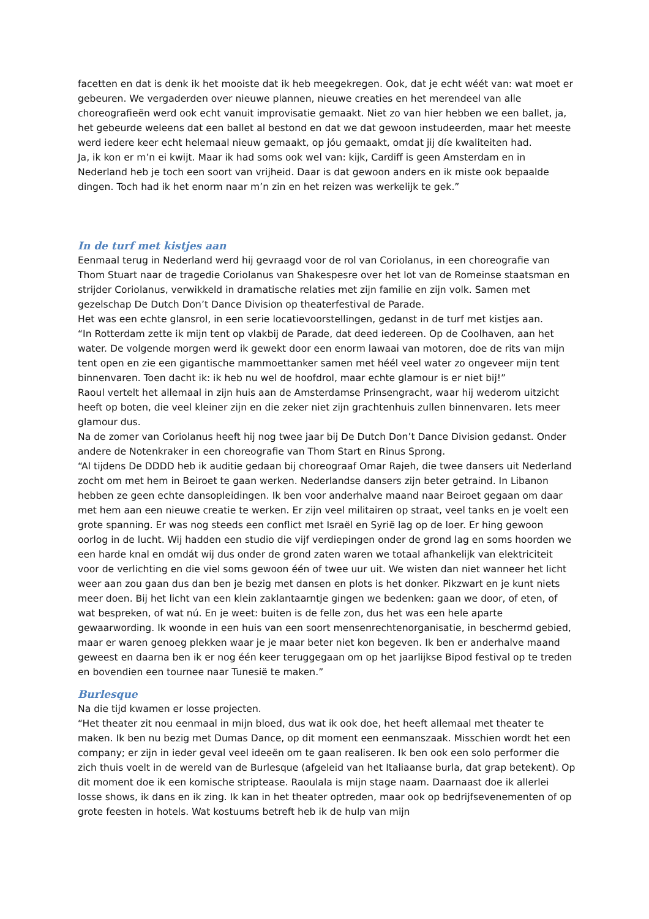facetten en dat is denk ik het mooiste dat ik heb meegekregen. Ook, dat je echt wéét van: wat moet er gebeuren. We vergaderden over nieuwe plannen, nieuwe creaties en het merendeel van alle choreografieën werd ook echt vanuit improvisatie gemaakt. Niet zo van hier hebben we een ballet, ja, het gebeurde weleens dat een ballet al bestond en dat we dat gewoon instudeerden, maar het meeste werd iedere keer echt helemaal nieuw gemaakt, op jóu gemaakt, omdat jij díe kwaliteiten had.
Ja, ik kon er m’n ei kwijt. Maar ik had soms ook wel van: kijk, Cardiff is geen Amsterdam en in Nederland heb je toch een soort van vrijheid. Daar is dat gewoon anders en ik miste ook bepaalde dingen. Toch had ik het enorm naar m’n zin en het reizen was werkelijk te gek.”
In de turf met kistjes aan
Eenmaal terug in Nederland werd hij gevraagd voor de rol van Coriolanus, in een choreografie van Thom Stuart naar de tragedie Coriolanus van Shakespesre over het lot van de Romeinse staatsman en strijder Coriolanus, verwikkeld in dramatische relaties met zijn familie en zijn volk. Samen met gezelschap De Dutch Don’t Dance Division op theaterfestival de Parade.
Het was een echte glansrol, in een serie locatievoorstellingen, gedanst in de turf met kistjes aan.
“In Rotterdam zette ik mijn tent op vlakbij de Parade, dat deed iedereen. Op de Coolhaven, aan het water. De volgende morgen werd ik gewekt door een enorm lawaai van motoren, doe de rits van mijn tent open en zie een gigantische mammoettanker samen met héél veel water zo ongeveer mijn tent binnenvaren. Toen dacht ik: ik heb nu wel de hoofdrol, maar echte glamour is er niet bij!”
Raoul vertelt het allemaal in zijn huis aan de Amsterdamse Prinsengracht, waar hij wederom uitzicht heeft op boten, die veel kleiner zijn en die zeker niet zijn grachtenhuis zullen binnenvaren. Iets meer glamour dus.
Na de zomer van Coriolanus heeft hij nog twee jaar bij De Dutch Don’t Dance Division gedanst. Onder andere de Notenkraker in een choreografie van Thom Start en Rinus Sprong.
“Al tijdens De DDDD heb ik auditie gedaan bij choreograaf Omar Rajeh, die twee dansers uit Nederland zocht om met hem in Beiroet te gaan werken. Nederlandse dansers zijn beter getraind. In Libanon hebben ze geen echte dansopleidingen. Ik ben voor anderhalve maand naar Beiroet gegaan om daar met hem aan een nieuwe creatie te werken. Er zijn veel militairen op straat, veel tanks en je voelt een grote spanning. Er was nog steeds een conflict met Israël en Syrië lag op de loer. Er hing gewoon oorlog in de lucht. Wij hadden een studio die vijf verdiepingen onder de grond lag en soms hoorden we een harde knal en omdát wij dus onder de grond zaten waren we totaal afhankelijk van elektriciteit voor de verlichting en die viel soms gewoon één of twee uur uit. We wisten dan niet wanneer het licht weer aan zou gaan dus dan ben je bezig met dansen en plots is het donker. Pikzwart en je kunt niets meer doen. Bij het licht van een klein zaklantaarntje gingen we bedenken: gaan we door, of eten, of wat bespreken, of wat nú. En je weet: buiten is de felle zon, dus het was een hele aparte gewaarwording. Ik woonde in een huis van een soort mensenrechtenorganisatie, in beschermd gebied, maar er waren genoeg plekken waar je je maar beter niet kon begeven. Ik ben er anderhalve maand geweest en daarna ben ik er nog één keer teruggegaan om op het jaarlijkse Bipod festival op te treden en bovendien een tournee naar Tunesië te maken.”
Burlesque
Na die tijd kwamen er losse projecten.
“Het theater zit nou eenmaal in mijn bloed, dus wat ik ook doe, het heeft allemaal met theater te maken. Ik ben nu bezig met Dumas Dance, op dit moment een eenmanszaak. Misschien wordt het een company; er zijn in ieder geval veel ideeën om te gaan realiseren. Ik ben ook een solo performer die zich thuis voelt in de wereld van de Burlesque (afgeleid van het Italiaanse burla, dat grap betekent). Op dit moment doe ik een komische striptease. Raoulala is mijn stage naam. Daarnaast doe ik allerlei losse shows, ik dans en ik zing. Ik kan in het theater optreden, maar ook op bedrijfsevenementen of op grote feesten in hotels. Wat kostuums betreft heb ik de hulp van mijn